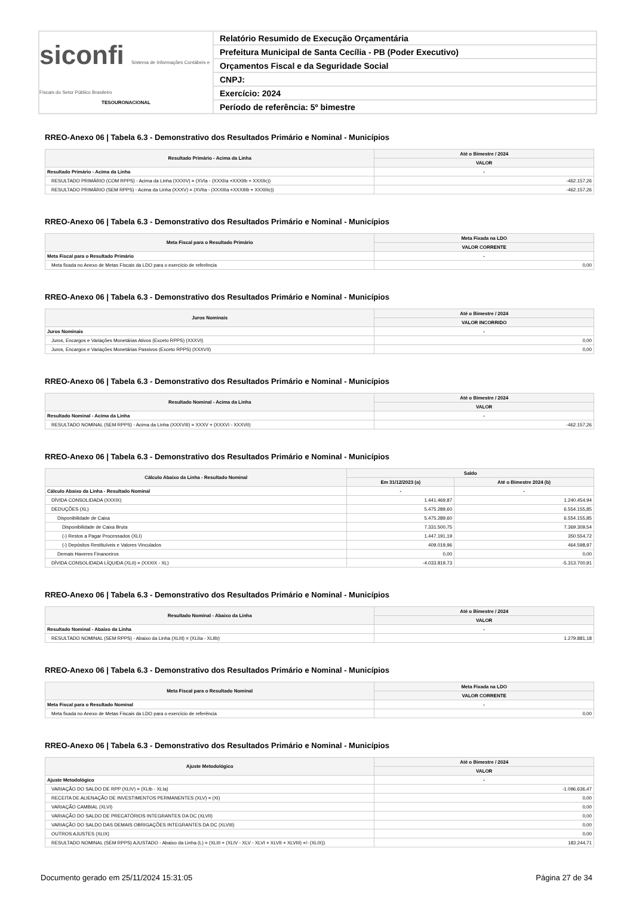siconfi Sistema de Informações Contábeis e Fiscais do Setor Público Brasileiro
TESOURONACIONAL
Relatório Resumido de Execução Orçamentária
Prefeitura Municipal de Santa Cecília - PB (Poder Executivo)
Orçamentos Fiscal e da Seguridade Social
CNPJ:
Exercício: 2024
Período de referência: 5º bimestre
RREO-Anexo 06 | Tabela 6.3 - Demonstrativo dos Resultados Primário e Nominal - Municípios
| Resultado Primário - Acima da Linha | Até o Bimestre / 2024 |
| --- | --- |
| | VALOR |
| Resultado Primário - Acima da Linha | - |
| RESULTADO PRIMÁRIO (COM RPPS) - Acima da Linha (XXXIV) = (XVIa - (XXXIIa +XXXIIb + XXXIIc)) | -462.157,26 |
| RESULTADO PRIMÁRIO (SEM RPPS) - Acima da Linha (XXXV) = (XVIIa - (XXXIIIa +XXXIIIb + XXXIIIc)) | -462.157,26 |
RREO-Anexo 06 | Tabela 6.3 - Demonstrativo dos Resultados Primário e Nominal - Municípios
| Meta Fiscal para o Resultado Primário | Meta Fixada na LDO |
| --- | --- |
| | VALOR CORRENTE |
| Meta Fiscal para o Resultado Primário | - |
| Meta fixada no Anexo de Metas Fiscais da LDO para o exercício de referência | 0,00 |
RREO-Anexo 06 | Tabela 6.3 - Demonstrativo dos Resultados Primário e Nominal - Municípios
| Juros Nominais | Até o Bimestre / 2024 |
| --- | --- |
| | VALOR INCORRIDO |
| Juros Nominais | - |
| Juros, Encargos e Variações Monetárias Ativos (Exceto RPPS) (XXXVI) | 0,00 |
| Juros, Encargos e Variações Monetárias Passivos (Exceto RPPS) (XXXVII) | 0,00 |
RREO-Anexo 06 | Tabela 6.3 - Demonstrativo dos Resultados Primário e Nominal - Municípios
| Resultado Nominal - Acima da Linha | Até o Bimestre / 2024 |
| --- | --- |
| | VALOR |
| Resultado Nominal - Acima da Linha | - |
| RESULTADO NOMINAL (SEM RPPS) - Acima da Linha (XXXVIII) = XXXV + (XXXVI - XXXVII) | -462.157,26 |
RREO-Anexo 06 | Tabela 6.3 - Demonstrativo dos Resultados Primário e Nominal - Municípios
| Cálculo Abaixo da Linha - Resultado Nominal | Saldo | |
| --- | --- | --- |
| | Em 31/12/2023 (a) | Até o Bimestre 2024 (b) |
| Cálculo Abaixo da Linha - Resultado Nominal | - | - |
| DÍVIDA CONSOLIDADA (XXXIX) | 1.441.469,87 | 1.240.454,94 |
| DEDUÇÕES (XL) | 5.475.289,60 | 6.554.155,85 |
| Disponibilidade de Caixa | 5.475.289,60 | 6.554.155,85 |
| Disponibilidade de Caixa Bruta | 7.331.500,75 | 7.369.309,54 |
| (-) Restos a Pagar Processados (XLI) | 1.447.191,19 | 350.554,72 |
| (-) Depósitos Restituíveis e Valores Vinculados | 409.019,96 | 464.598,97 |
| Demais Haveres Financeiros | 0,00 | 0,00 |
| DÍVIDA CONSOLIDADA LÍQUIDA (XLII) = (XXXIX - XL) | -4.033.819,73 | -5.313.700,91 |
RREO-Anexo 06 | Tabela 6.3 - Demonstrativo dos Resultados Primário e Nominal - Municípios
| Resultado Nominal - Abaixo da Linha | Até o Bimestre / 2024 |
| --- | --- |
| | VALOR |
| Resultado Nominal - Abaixo da Linha | - |
| RESULTADO NOMINAL (SEM RPPS) - Abaixo da Linha (XLIII) = (XLIIa - XLIIb) | 1.279.881,18 |
RREO-Anexo 06 | Tabela 6.3 - Demonstrativo dos Resultados Primário e Nominal - Municípios
| Meta Fiscal para o Resultado Nominal | Meta Fixada na LDO |
| --- | --- |
| | VALOR CORRENTE |
| Meta Fiscal para o Resultado Nominal | - |
| Meta fixada no Anexo de Metas Fiscais da LDO para o exercício de referência | 0,00 |
RREO-Anexo 06 | Tabela 6.3 - Demonstrativo dos Resultados Primário e Nominal - Municípios
| Ajuste Metodológico | Até o Bimestre / 2024 |
| --- | --- |
| | VALOR |
| Ajuste Metodológico | - |
| VARIAÇÃO DO SALDO DE RPP (XLIV) = (XLIb - XLIa) | -1.096.636,47 |
| RECEITA DE ALIENAÇÃO DE INVESTIMENTOS PERMANENTES (XLV) = (XI) | 0,00 |
| VARIAÇÃO CAMBIAL (XLVI) | 0,00 |
| VARIAÇÃO DO SALDO DE PRECATÓRIOS INTEGRANTES DA DC (XLVII) | 0,00 |
| VARIAÇÃO DO SALDO DAS DEMAIS OBRIGAÇÕES INTEGRANTES DA DC (XLVIII) | 0,00 |
| OUTROS AJUSTES (XLIX) | 0,00 |
| RESULTADO NOMINAL (SEM RPPS) AJUSTADO - Abaixo da Linha (L) = (XLIII + (XLIV - XLV - XLVI + XLVII + XLVIII) +/- (XLIX)) | 183.244,71 |
Documento gerado em 25/11/2024 15:31:05 Página 27 de 34